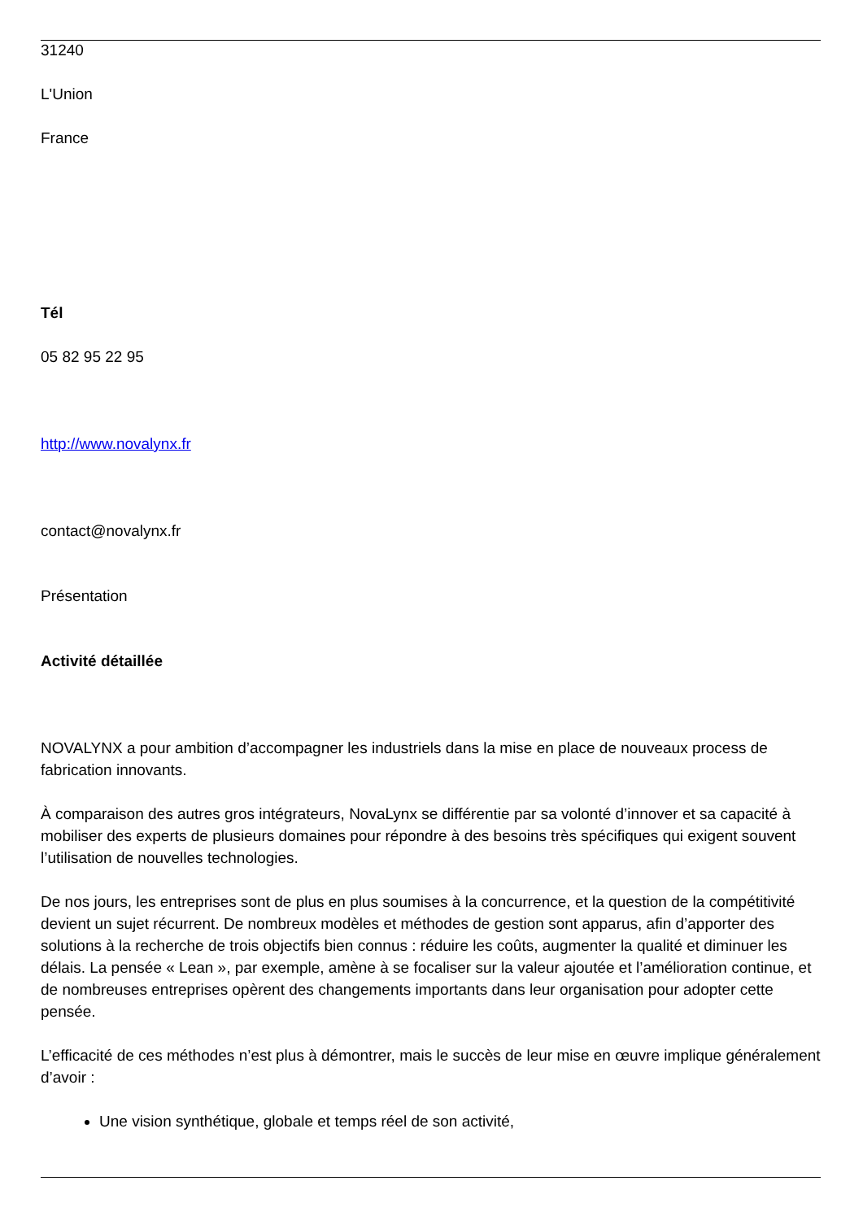31240
L'Union
France
Tél
05 82 95 22 95
http://www.novalynx.fr
contact@novalynx.fr
Présentation
Activité détaillée
NOVALYNX a pour ambition d’accompagner les industriels dans la mise en place de nouveaux process de fabrication innovants.
À comparaison des autres gros intégrateurs, NovaLynx se différentie par sa volonté d’innover et sa capacité à mobiliser des experts de plusieurs domaines pour répondre à des besoins très spécifiques qui exigent souvent l’utilisation de nouvelles technologies.
De nos jours, les entreprises sont de plus en plus soumises à la concurrence, et la question de la compétitivité devient un sujet récurrent. De nombreux modèles et méthodes de gestion sont apparus, afin d’apporter des solutions à la recherche de trois objectifs bien connus : réduire les coûts, augmenter la qualité et diminuer les délais. La pensée « Lean », par exemple, amène à se focaliser sur la valeur ajoutée et l’amélioration continue, et de nombreuses entreprises opèrent des changements importants dans leur organisation pour adopter cette pensée.
L’efficacité de ces méthodes n’est plus à démontrer, mais le succès de leur mise en œuvre implique généralement d’avoir :
Une vision synthétique, globale et temps réel de son activité,